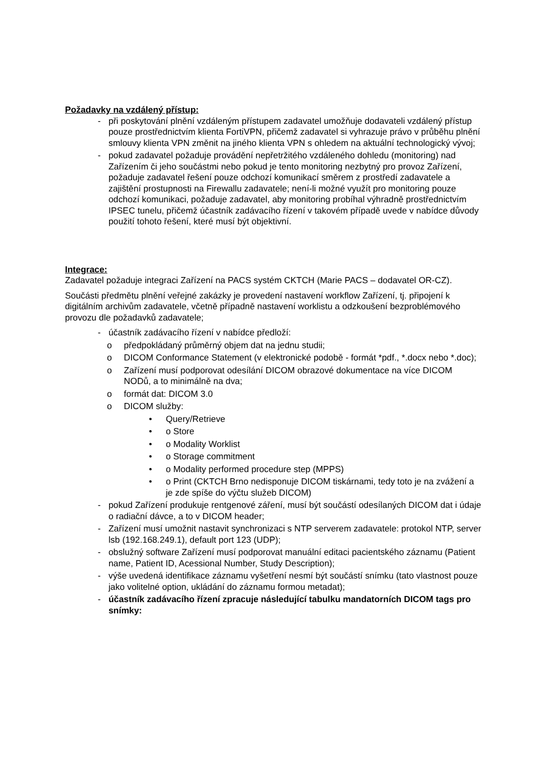Požadavky na vzdálený přístup:
- při poskytování plnění vzdáleným přístupem zadavatel umožňuje dodavateli vzdálený přístup pouze prostřednictvím klienta FortiVPN, přičemž zadavatel si vyhrazuje právo v průběhu plnění smlouvy klienta VPN změnit na jiného klienta VPN s ohledem na aktuální technologický vývoj;
- pokud zadavatel požaduje provádění nepřetržitého vzdáleného dohledu (monitoring) nad Zařízením či jeho součástmi nebo pokud je tento monitoring nezbytný pro provoz Zařízení, požaduje zadavatel řešení pouze odchozí komunikací směrem z prostředí zadavatele a zajištění prostupnosti na Firewallu zadavatele; není-li možné využít pro monitoring pouze odchozí komunikaci, požaduje zadavatel, aby monitoring probíhal výhradně prostřednictvím IPSEC tunelu, přičemž účastník zadávacího řízení v takovém případě uvede v nabídce důvody použití tohoto řešení, které musí být objektivní.
Integrace:
Zadavatel požaduje integraci Zařízení na PACS systém CKTCH (Marie PACS – dodavatel OR-CZ).
Součásti předmětu plnění veřejné zakázky je provedení nastavení workflow Zařízení, tj. připojení k digitálním archivům zadavatele, včetně případně nastavení worklistu a odzkoušení bezproblémového provozu dle požadavků zadavatele;
- účastník zadávacího řízení v nabídce předloží:
o předpokládaný průměrný objem dat na jednu studii;
o DICOM Conformance Statement (v elektronické podobě - formát *pdf., *.docx nebo *.doc);
o Zařízení musí podporovat odesílání DICOM obrazové dokumentace na více DICOM NODů, a to minimálně na dva;
o formát dat: DICOM 3.0
o DICOM služby:
• Query/Retrieve
• o Store
• o Modality Worklist
• o Storage commitment
• o Modality performed procedure step (MPPS)
• o Print (CKTCH Brno nedisponuje DICOM tiskárnami, tedy toto je na zvážení a je zde spíše do výčtu služeb DICOM)
- pokud Zařízení produkuje rentgenové záření, musí být součástí odesílaných DICOM dat i údaje o radiační dávce, a to v DICOM header;
- Zařízení musí umožnit nastavit synchronizaci s NTP serverem zadavatele: protokol NTP, server lsb (192.168.249.1), default port 123 (UDP);
- obslužný software Zařízení musí podporovat manuální editaci pacientského záznamu (Patient name, Patient ID, Acessional Number, Study Description);
- výše uvedená identifikace záznamu vyšetření nesmí být součástí snímku (tato vlastnost pouze jako volitelné option, ukládání do záznamu formou metadat);
- účastník zadávacího řízení zpracuje následující tabulku mandatorních DICOM tags pro snímky: